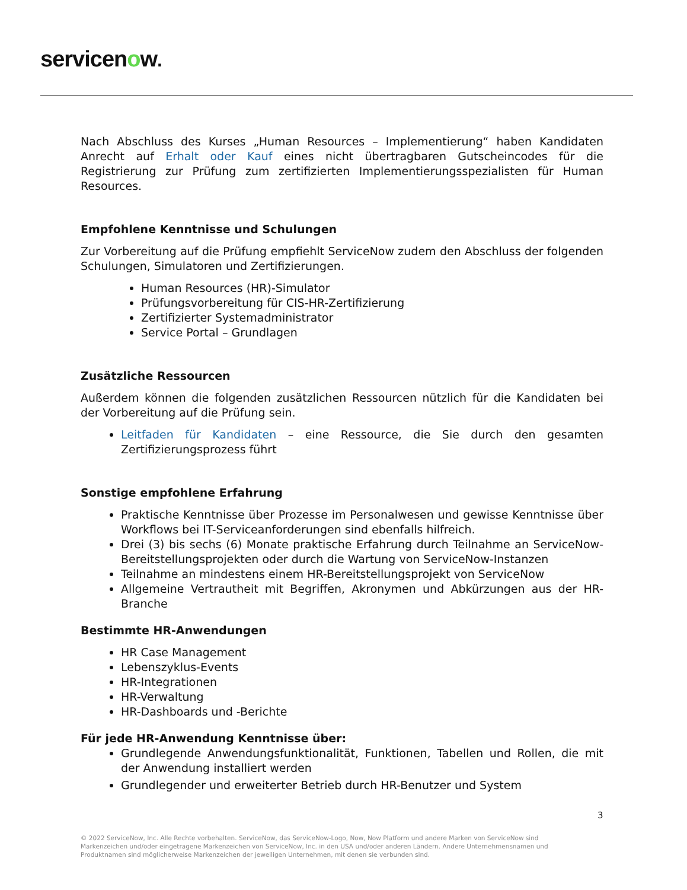servicenow.
Nach Abschluss des Kurses „Human Resources – Implementierung“ haben Kandidaten Anrecht auf Erhalt oder Kauf eines nicht übertragbaren Gutscheincodes für die Registrierung zur Prüfung zum zertifizierten Implementierungsspezialisten für Human Resources.
Empfohlene Kenntnisse und Schulungen
Zur Vorbereitung auf die Prüfung empfiehlt ServiceNow zudem den Abschluss der folgenden Schulungen, Simulatoren und Zertifizierungen.
Human Resources (HR)-Simulator
Prüfungsvorbereitung für CIS-HR-Zertifizierung
Zertifizierter Systemadministrator
Service Portal – Grundlagen
Zusätzliche Ressourcen
Außerdem können die folgenden zusätzlichen Ressourcen nützlich für die Kandidaten bei der Vorbereitung auf die Prüfung sein.
Leitfaden für Kandidaten – eine Ressource, die Sie durch den gesamten Zertifizierungsprozess führt
Sonstige empfohlene Erfahrung
Praktische Kenntnisse über Prozesse im Personalwesen und gewisse Kenntnisse über Workflows bei IT-Serviceanforderungen sind ebenfalls hilfreich.
Drei (3) bis sechs (6) Monate praktische Erfahrung durch Teilnahme an ServiceNow-Bereitstellungsprojekten oder durch die Wartung von ServiceNow-Instanzen
Teilnahme an mindestens einem HR-Bereitstellungsprojekt von ServiceNow
Allgemeine Vertrautheit mit Begriffen, Akronymen und Abkürzungen aus der HR-Branche
Bestimmte HR-Anwendungen
HR Case Management
Lebenszyklus-Events
HR-Integrationen
HR-Verwaltung
HR-Dashboards und -Berichte
Für jede HR-Anwendung Kenntnisse über:
Grundlegende Anwendungsfunktionalität, Funktionen, Tabellen und Rollen, die mit der Anwendung installiert werden
Grundlegender und erweiterter Betrieb durch HR-Benutzer und System
3
© 2022 ServiceNow, Inc. Alle Rechte vorbehalten. ServiceNow, das ServiceNow-Logo, Now, Now Platform und andere Marken von ServiceNow sind Markenzeichen und/oder eingetragene Markenzeichen von ServiceNow, Inc. in den USA und/oder anderen Ländern. Andere Unternehmensnamen und Produktnamen sind möglicherweise Markenzeichen der jeweiligen Unternehmen, mit denen sie verbunden sind.